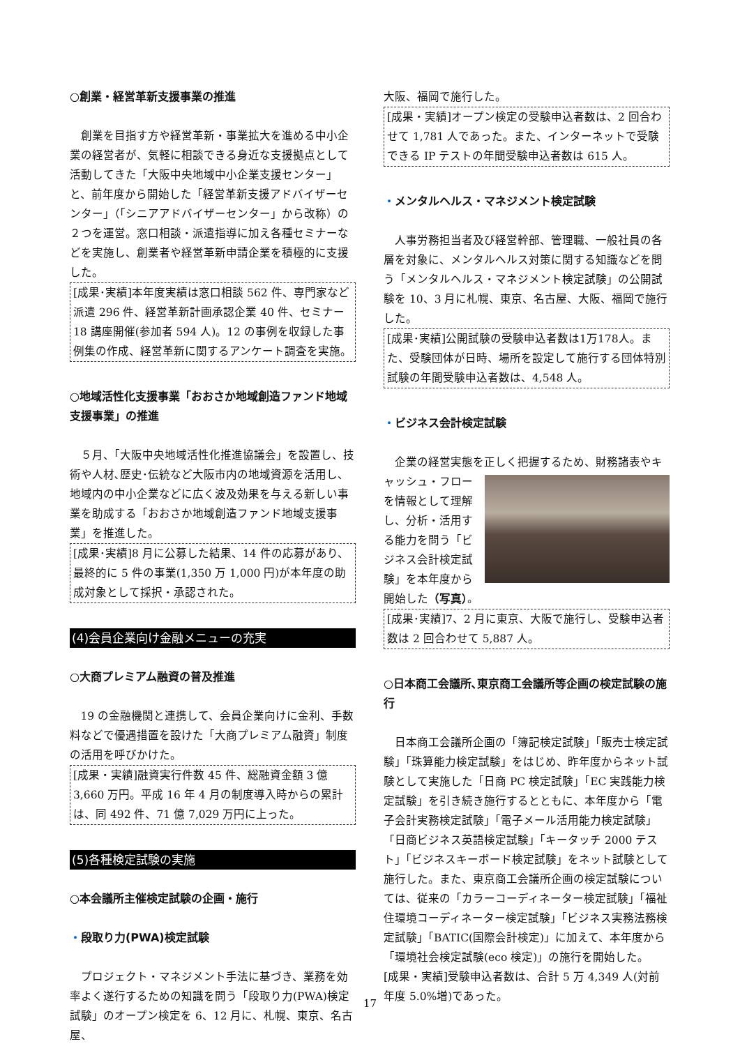○創業・経営革新支援事業の推進
創業を目指す方や経営革新・事業拡大を進める中小企業の経営者が、気軽に相談できる身近な支援拠点として活動してきた「大阪中央地域中小企業支援センター」と、前年度から開始した「経営革新支援アドバイザーセンター」（「シニアアドバイザーセンター」から改称）の２つを運営。窓口相談・派遣指導に加え各種セミナーなどを実施し、創業者や経営革新申請企業を積極的に支援した。
[成果･実績]本年度実績は窓口相談 562 件、専門家など派遣 296 件、経営革新計画承認企業 40 件、セミナー18 講座開催(参加者 594 人)。12 の事例を収録した事例集の作成、経営革新に関するアンケート調査を実施。
○地域活性化支援事業「おおさか地域創造ファンド地域支援事業」の推進
５月、「大阪中央地域活性化推進協議会」を設置し、技術や人材､歴史･伝統など大阪市内の地域資源を活用し、地域内の中小企業などに広く波及効果を与える新しい事業を助成する「おおさか地域創造ファンド地域支援事業」を推進した。
[成果･実績]8 月に公募した結果、14 件の応募があり、最終的に 5 件の事業(1,350 万 1,000 円)が本年度の助成対象として採択・承認された。
(4)会員企業向け金融メニューの充実
○大商プレミアム融資の普及推進
19 の金融機関と連携して、会員企業向けに金利、手数料などで優遇措置を設けた「大商プレミアム融資」制度の活用を呼びかけた。
[成果・実績]融資実行件数 45 件、総融資金額 3 億 3,660 万円。平成 16 年 4 月の制度導入時からの累計は、同 492 件、71 億 7,029 万円に上った。
(5)各種検定試験の実施
○本会議所主催検定試験の企画・施行
・段取り力(PWA)検定試験
プロジェクト・マネジメント手法に基づき、業務を効率よく遂行するための知識を問う「段取り力(PWA)検定試験」のオープン検定を 6、12 月に、札幌、東京、名古屋、
大阪、福岡で施行した。
[成果・実績]オープン検定の受験申込者数は、2 回合わせて 1,781 人であった。また、インターネットで受験できる IP テストの年間受験申込者数は 615 人。
・メンタルヘルス・マネジメント検定試験
人事労務担当者及び経営幹部、管理職、一般社員の各層を対象に、メンタルヘルス対策に関する知識などを問う「メンタルヘルス・マネジメント検定試験」の公開試験を 10、3 月に札幌、東京、名古屋、大阪、福岡で施行した。
[成果･実績]公開試験の受験申込者数は1万178人。また、受験団体が日時、場所を設定して施行する団体特別試験の年間受験申込者数は、4,548 人。
・ビジネス会計検定試験
企業の経営実態を正しく把握するため、財務諸表やキ ャッシュ・フローを情報として理解し、分析・活用する能力を問う「ビジネス会計検定試験」を本年度から開始した（写真）。
[成果･実績]7、2 月に東京、大阪で施行し、受験申込者数は 2 回合わせて 5,887 人。
○日本商工会議所､東京商工会議所等企画の検定試験の施行
日本商工会議所企画の「簿記検定試験」「販売士検定試験」「珠算能力検定試験」をはじめ、昨年度からネット試験として実施した「日商 PC 検定試験」「EC 実践能力検定試験」を引き続き施行するとともに、本年度から「電子会計実務検定試験」「電子メール活用能力検定試験」「日商ビジネス英語検定試験」「キータッチ 2000 テスト」「ビジネスキーボード検定試験」をネット試験として施行した。また、東京商工会議所企画の検定試験については、従来の「カラーコーディネーター検定試験」「福祉住環境コーディネーター検定試験」「ビジネス実務法務検定試験」「BATIC(国際会計検定)」に加えて、本年度から「環境社会検定試験(eco 検定)」の施行を開始した。
[成果・実績]受験申込者数は、合計 5 万 4,349 人(対前年度 5.0%増)であった。
17